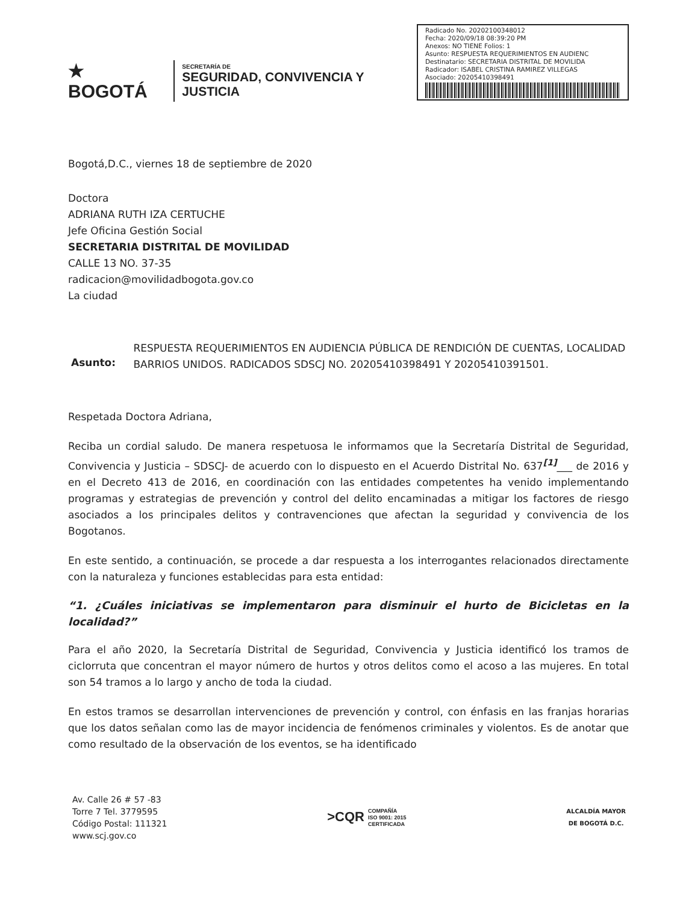★ BOGOTÁ
SECRETARÍA DE
SEGURIDAD, CONVIVENCIA Y JUSTICIA
Radicado No. 20202100348012
Fecha: 2020/09/18 08:39:20 PM
Anexos: NO TIENE Folios: 1
Asunto: RESPUESTA REQUERIMIENTOS EN AUDIENC
Destinatario: SECRETARIA DISTRITAL DE MOVILIDA
Radicador: ISABEL CRISTINA RAMIREZ VILLEGAS
Asociado: 20205410398491
Bogotá,D.C., viernes 18 de septiembre de 2020
Doctora
ADRIANA RUTH IZA CERTUCHE
Jefe Oficina Gestión Social
SECRETARIA DISTRITAL DE MOVILIDAD
CALLE 13 NO. 37-35
radicacion@movilidadbogota.gov.co
La ciudad
Asunto:
RESPUESTA REQUERIMIENTOS EN AUDIENCIA PÚBLICA DE RENDICIÓN DE CUENTAS, LOCALIDAD BARRIOS UNIDOS. RADICADOS SDSCJ NO. 20205410398491 Y 20205410391501.
Respetada Doctora Adriana,
Reciba un cordial saludo. De manera respetuosa le informamos que la Secretaría Distrital de Seguridad, Convivencia y Justicia – SDSCJ- de acuerdo con lo dispuesto en el Acuerdo Distrital No. 637<sup>[1]</sup>___ de 2016 y en el Decreto 413 de 2016, en coordinación con las entidades competentes ha venido implementando programas y estrategias de prevención y control del delito encaminadas a mitigar los factores de riesgo asociados a los principales delitos y contravenciones que afectan la seguridad y convivencia de los Bogotanos.
En este sentido, a continuación, se procede a dar respuesta a los interrogantes relacionados directamente con la naturaleza y funciones establecidas para esta entidad:
“1. ¿Cuáles iniciativas se implementaron para disminuir el hurto de Bicicletas en la localidad?”
Para el año 2020, la Secretaría Distrital de Seguridad, Convivencia y Justicia identificó los tramos de ciclorruta que concentran el mayor número de hurtos y otros delitos como el acoso a las mujeres. En total son 54 tramos a lo largo y ancho de toda la ciudad.
En estos tramos se desarrollan intervenciones de prevención y control, con énfasis en las franjas horarias que los datos señalan como las de mayor incidencia de fenómenos criminales y violentos. Es de anotar que como resultado de la observación de los eventos, se ha identificado
Av. Calle 26 # 57 -83
Torre 7 Tel. 3779595
Código Postal: 111321
www.scj.gov.co
>CQR COMPAÑÍA
ISO 9001: 2015
CERTIFICADA
ALCALDÍA MAYOR
DE BOGOTÁ D.C.